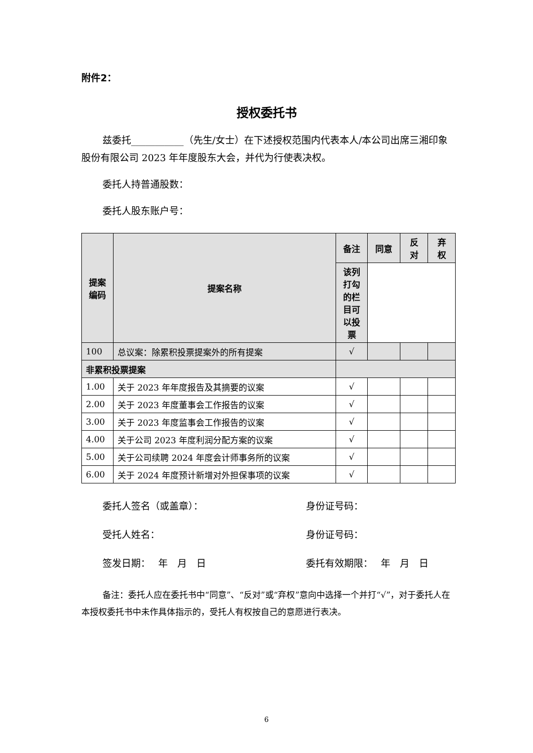附件2：
授权委托书
兹委托___________（先生/女士）在下述授权范围内代表本人/本公司出席三湘印象股份有限公司 2023 年年度股东大会，并代为行使表决权。
委托人持普通股数：
委托人股东账户号：
| 提案 编码 | 提案名称 | 备注 | 同意 | 反 对 | 弃 权 |
| --- | --- | --- | --- | --- | --- |
| | | 该列 打勾 的栏 目可 以投 票 | | | |
| 100 | 总议案：除累积投票提案外的所有提案 | √ | | | |
| 非累积投票提案 | | | | | |
| 1.00 | 关于 2023 年年度报告及其摘要的议案 | √ | | | |
| 2.00 | 关于 2023 年度董事会工作报告的议案 | √ | | | |
| 3.00 | 关于 2023 年度监事会工作报告的议案 | √ | | | |
| 4.00 | 关于公司 2023 年度利润分配方案的议案 | √ | | | |
| 5.00 | 关于公司续聘 2024 年度会计师事务所的议案 | √ | | | |
| 6.00 | 关于 2024 年度预计新增对外担保事项的议案 | √ | | | |
委托人签名（或盖章）： 身份证号码：
受托人姓名： 身份证号码：
签发日期：　 年　月　日 委托有效期限：　 年　月　日
备注：委托人应在委托书中“同意”、“反对”或“弃权”意向中选择一个并打“√”，对于委托人在本授权委托书中未作具体指示的，受托人有权按自己的意愿进行表决。
6